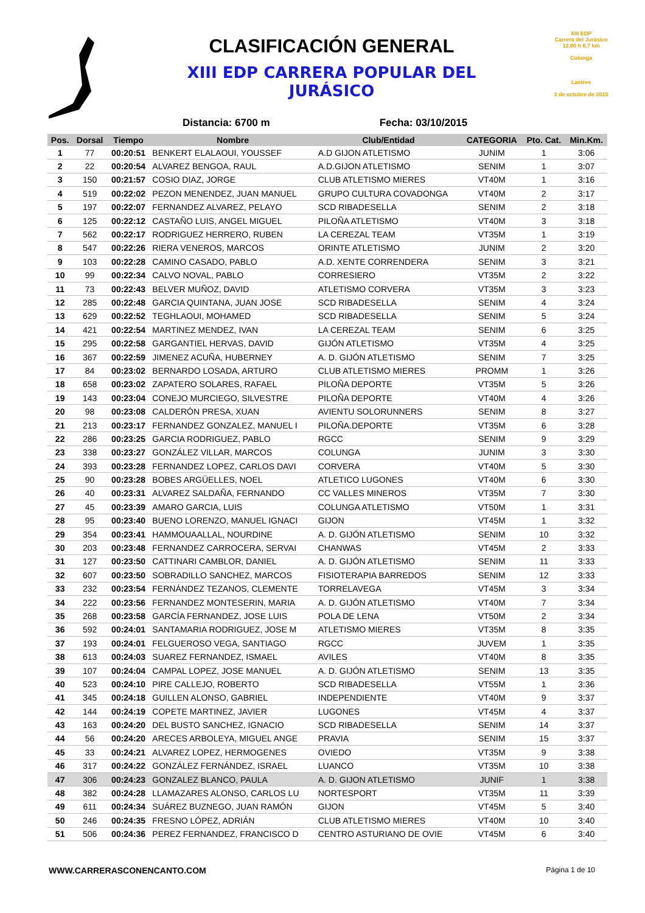CLASIFICACIÓN GENERAL
XIII EDP CARRERA POPULAR DEL
JURÁSICO
XIII EDP
Carrera del Jurásico
12.00 h 6,7 km
Colunga
Lastres
3 de octubre de 2015
Distancia: 6700 m Fecha: 03/10/2015
| Pos. | Dorsal | Tiempo | Nombre | Club/Entidad | CATEGORIA | Pto. Cat. | Min.Km. |
| --- | --- | --- | --- | --- | --- | --- | --- |
| 1 | 77 | 00:20:51 | BENKERT ELALAOUI, YOUSSEF | A.D GIJON ATLETISMO | JUNIM | 1 | 3:06 |
| 2 | 22 | 00:20:54 | ALVAREZ BENGOA, RAUL | A.D.GIJON ATLETISMO | SENIM | 1 | 3:07 |
| 3 | 150 | 00:21:57 | COSIO DIAZ, JORGE | CLUB ATLETISMO MIERES | VT40M | 1 | 3:16 |
| 4 | 519 | 00:22:02 | PEZON MENENDEZ, JUAN MANUEL | GRUPO CULTURA COVADONGA | VT40M | 2 | 3:17 |
| 5 | 197 | 00:22:07 | FERNANDEZ ALVAREZ, PELAYO | SCD RIBADESELLA | SENIM | 2 | 3:18 |
| 6 | 125 | 00:22:12 | CASTAÑO LUIS, ANGEL MIGUEL | PILOÑA ATLETISMO | VT40M | 3 | 3:18 |
| 7 | 562 | 00:22:17 | RODRIGUEZ HERRERO, RUBEN | LA CEREZAL TEAM | VT35M | 1 | 3:19 |
| 8 | 547 | 00:22:26 | RIERA VENEROS, MARCOS | ORINTE ATLETISMO | JUNIM | 2 | 3:20 |
| 9 | 103 | 00:22:28 | CAMINO CASADO, PABLO | A.D. XENTE CORRENDERA | SENIM | 3 | 3:21 |
| 10 | 99 | 00:22:34 | CALVO NOVAL, PABLO | CORRESIERO | VT35M | 2 | 3:22 |
| 11 | 73 | 00:22:43 | BELVER MUÑOZ, DAVID | ATLETISMO CORVERA | VT35M | 3 | 3:23 |
| 12 | 285 | 00:22:48 | GARCIA QUINTANA, JUAN JOSE | SCD RIBADESELLA | SENIM | 4 | 3:24 |
| 13 | 629 | 00:22:52 | TEGHLAOUI, MOHAMED | SCD RIBADESELLA | SENIM | 5 | 3:24 |
| 14 | 421 | 00:22:54 | MARTINEZ MENDEZ, IVAN | LA CEREZAL TEAM | SENIM | 6 | 3:25 |
| 15 | 295 | 00:22:58 | GARGANTIEL HERVAS, DAVID | GIJÓN ATLETISMO | VT35M | 4 | 3:25 |
| 16 | 367 | 00:22:59 | JIMENEZ ACUÑA, HUBERNEY | A. D. GIJÓN ATLETISMO | SENIM | 7 | 3:25 |
| 17 | 84 | 00:23:02 | BERNARDO LOSADA, ARTURO | CLUB ATLETISMO MIERES | PROMM | 1 | 3:26 |
| 18 | 658 | 00:23:02 | ZAPATERO SOLARES, RAFAEL | PILOÑA DEPORTE | VT35M | 5 | 3:26 |
| 19 | 143 | 00:23:04 | CONEJO MURCIEGO, SILVESTRE | PILOÑA DEPORTE | VT40M | 4 | 3:26 |
| 20 | 98 | 00:23:08 | CALDERÓN PRESA, XUAN | AVIENTU SOLORUNNERS | SENIM | 8 | 3:27 |
| 21 | 213 | 00:23:17 | FERNANDEZ GONZALEZ, MANUEL I | PILOÑA.DEPORTE | VT35M | 6 | 3:28 |
| 22 | 286 | 00:23:25 | GARCIA RODRIGUEZ, PABLO | RGCC | SENIM | 9 | 3:29 |
| 23 | 338 | 00:23:27 | GONZÁLEZ VILLAR, MARCOS | COLUNGA | JUNIM | 3 | 3:30 |
| 24 | 393 | 00:23:28 | FERNANDEZ LOPEZ, CARLOS DAVI | CORVERA | VT40M | 5 | 3:30 |
| 25 | 90 | 00:23:28 | BOBES ARGÜELLES, NOEL | ATLETICO LUGONES | VT40M | 6 | 3:30 |
| 26 | 40 | 00:23:31 | ALVAREZ SALDAÑA, FERNANDO | CC VALLES MINEROS | VT35M | 7 | 3:30 |
| 27 | 45 | 00:23:39 | AMARO GARCIA, LUIS | COLUNGA ATLETISMO | VT50M | 1 | 3:31 |
| 28 | 95 | 00:23:40 | BUENO LORENZO, MANUEL IGNACI | GIJON | VT45M | 1 | 3:32 |
| 29 | 354 | 00:23:41 | HAMMOUAALLAL, NOURDINE | A. D. GIJÓN ATLETISMO | SENIM | 10 | 3:32 |
| 30 | 203 | 00:23:48 | FERNANDEZ CARROCERA, SERVAI | CHANWAS | VT45M | 2 | 3:33 |
| 31 | 127 | 00:23:50 | CATTINARI CAMBLOR, DANIEL | A. D. GIJÓN ATLETISMO | SENIM | 11 | 3:33 |
| 32 | 607 | 00:23:50 | SOBRADILLO SANCHEZ, MARCOS | FISIOTERAPIA BARREDOS | SENIM | 12 | 3:33 |
| 33 | 232 | 00:23:54 | FERNÁNDEZ TEZANOS, CLEMENTE | TORRELAVEGA | VT45M | 3 | 3:34 |
| 34 | 222 | 00:23:56 | FERNANDEZ MONTESERIN, MARIA | A. D. GIJÓN ATLETISMO | VT40M | 7 | 3:34 |
| 35 | 268 | 00:23:58 | GARCÍA FERNANDEZ, JOSE LUIS | POLA DE LENA | VT50M | 2 | 3:34 |
| 36 | 592 | 00:24:01 | SANTAMARIA RODRIGUEZ, JOSE M | ATLETISMO MIERES | VT35M | 8 | 3:35 |
| 37 | 193 | 00:24:01 | FELGUEROSO VEGA, SANTIAGO | RGCC | JUVEM | 1 | 3:35 |
| 38 | 613 | 00:24:03 | SUAREZ FERNANDEZ, ISMAEL | AVILES | VT40M | 8 | 3:35 |
| 39 | 107 | 00:24:04 | CAMPAL LOPEZ, JOSE MANUEL | A. D. GIJÓN ATLETISMO | SENIM | 13 | 3:35 |
| 40 | 523 | 00:24:10 | PIRE CALLEJO, ROBERTO | SCD RIBADESELLA | VT55M | 1 | 3:36 |
| 41 | 345 | 00:24:18 | GUILLEN ALONSO, GABRIEL | INDEPENDIENTE | VT40M | 9 | 3:37 |
| 42 | 144 | 00:24:19 | COPETE MARTINEZ, JAVIER | LUGONES | VT45M | 4 | 3:37 |
| 43 | 163 | 00:24:20 | DEL BUSTO SANCHEZ, IGNACIO | SCD RIBADESELLA | SENIM | 14 | 3:37 |
| 44 | 56 | 00:24:20 | ARECES ARBOLEYA, MIGUEL ANGE | PRAVIA | SENIM | 15 | 3:37 |
| 45 | 33 | 00:24:21 | ALVAREZ LOPEZ, HERMOGENES | OVIEDO | VT35M | 9 | 3:38 |
| 46 | 317 | 00:24:22 | GONZÁLEZ FERNÁNDEZ, ISRAEL | LUANCO | VT35M | 10 | 3:38 |
| 47 | 306 | 00:24:23 | GONZALEZ BLANCO, PAULA | A. D. GIJON ATLETISMO | JUNIF | 1 | 3:38 |
| 48 | 382 | 00:24:28 | LLAMAZARES ALONSO, CARLOS LU | NORTESPORT | VT35M | 11 | 3:39 |
| 49 | 611 | 00:24:34 | SUÁREZ BUZNEGO, JUAN RAMÓN | GIJON | VT45M | 5 | 3:40 |
| 50 | 246 | 00:24:35 | FRESNO LÓPEZ, ADRIÁN | CLUB ATLETISMO MIERES | VT40M | 10 | 3:40 |
| 51 | 506 | 00:24:36 | PEREZ FERNANDEZ, FRANCISCO D | CENTRO ASTURIANO DE OVIE | VT45M | 6 | 3:40 |
WWW.CARRERASCONENCANTO.COM Página 1 de 10